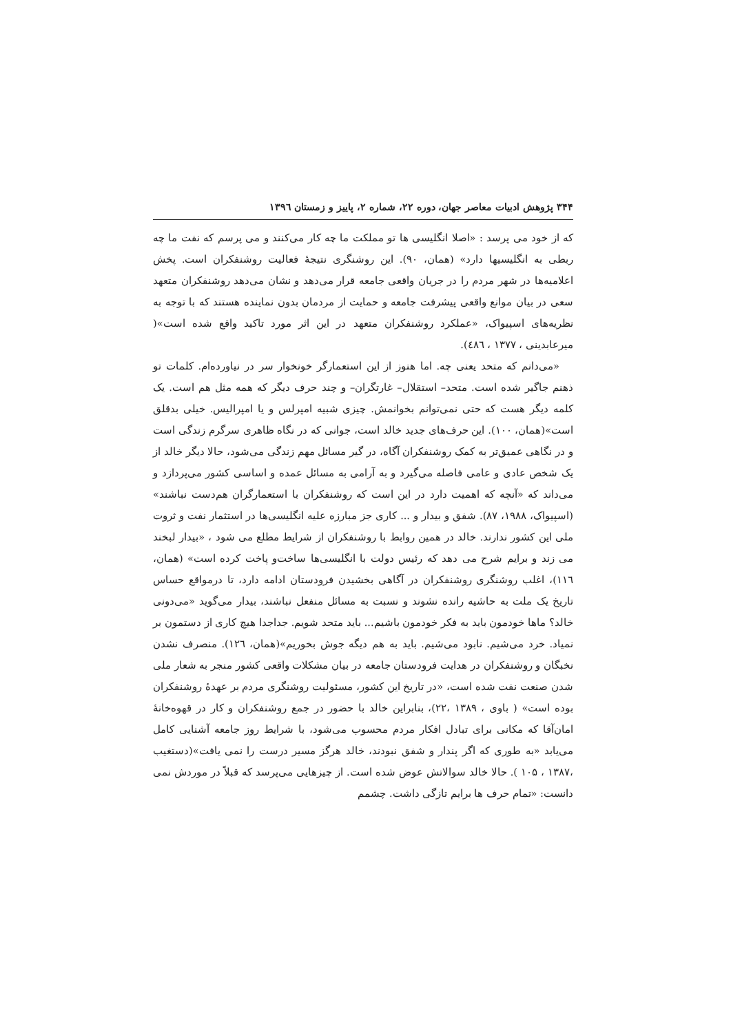۳۴۴ پژوهش ادبیات معاصر جهان، دوره ۲۲، شماره ۲، پاییز و زمستان ۱۳۹٦
که از خود می پرسد : «اصلا انگلیسی ها تو مملکت ما چه کار می‌کنند و می پرسم که نفت ما چه ربطی به انگلیسیها دارد» (همان، ۹۰). این روشنگری نتیجهٔ فعالیت روشنفکران است. پخش اعلامیه‌ها در شهر مردم را در جریان واقعی جامعه قرار می‌دهد و نشان می‌دهد روشنفکران متعهد سعی در بیان موانع واقعی پیشرفت جامعه و حمایت از مردمان بدون نماینده هستند که با توجه به نظریه‌های اسپیواک، «عملکرد روشنفکران متعهد در این اثر مورد تاکید واقع شده است»( میرعابدینی ، ۱۳۷۷ ، ٤٨٦).
«می‌دانم که متحد یعنی چه. اما هنوز از این استعمارگر خونخوار سر در نیاورده‌ام. کلمات تو ذهنم جاگیر شده است. متحد– استقلال– غارتگران– و چند حرف دیگر که همه مثل هم است. یک کلمه دیگر هست که حتی نمی‌توانم بخوانمش. چیزی شبیه امپرلس و یا امپرالیس. خیلی بدقلق است»(همان، ۱۰۰). این حرف‌های جدید خالد است، جوانی که در نگاه ظاهری سرگرم زندگی است و در نگاهی عمیق‌تر به کمک روشنفکران آگاه، در گیر مسائل مهم زندگی می‌شود، حالا دیگر خالد از یک شخص عادی و عامی فاصله می‌گیرد و به آرامی به مسائل عمده و اساسی کشور می‌پردازد و می‌داند که «آنچه که اهمیت دارد در این است که روشنفکران با استعمارگران هم‌دست نباشند» (اسپیواک، ۱۹۸۸، ۸۷). شفق و بیدار و ... کاری جز مبارزه علیه انگلیسی‌ها در استثمار نفت و ثروت ملی این کشور ندارند. خالد در همین روابط با روشنفکران از شرایط مطلع می شود ، «بیدار لبخند می زند و برایم شرح می دهد که رئیس دولت با انگلیسی‌ها ساخت‌و پاخت کرده است» (همان، ۱۱٦)، اغلب روشنگری روشنفکران در آگاهی بخشیدن فرودستان ادامه دارد، تا درمواقع حساس تاریخ یک ملت به حاشیه رانده نشوند و نسبت به مسائل منفعل نباشند، بیدار می‌گوید «می‌دونی خالد؟ ماها خودمون باید به فکر خودمون باشیم... باید متحد شویم. جداجدا هیچ کاری از دستمون بر نمیاد. خرد می‌شیم. نابود می‌شیم. باید به هم دیگه جوش بخوریم»(همان، ۱۲٦). منصرف نشدن نخبگان و روشنفکران در هدایت فرودستان جامعه در بیان مشکلات واقعی کشور منجر به شعار ملی شدن صنعت نفت شده است، «در تاریخ این کشور، مسئولیت روشنگری مردم بر عهدهٔ روشنفکران بوده است» ( باوی ، ۱۳۸۹ ،۲۲)، بنابراین خالد با حضور در جمع روشنفکران و کار در قهوه‌خانهٔ امان‌آقا که مکانی برای تبادل افکار مردم محسوب می‌شود، با شرایط روز جامعه آشنایی کامل می‌یابد «به طوری که اگر پندار و شفق نبودند، خالد هرگز مسیر درست را نمی یافت»(دستغیب ،۱۳۸۷ ، ۱۰۵ ). حالا خالد سوالاتش عوض شده است. از چیزهایی می‌پرسد که قبلاً در موردش نمی دانست: «تمام حرف ها برایم تازگی داشت. چشمم